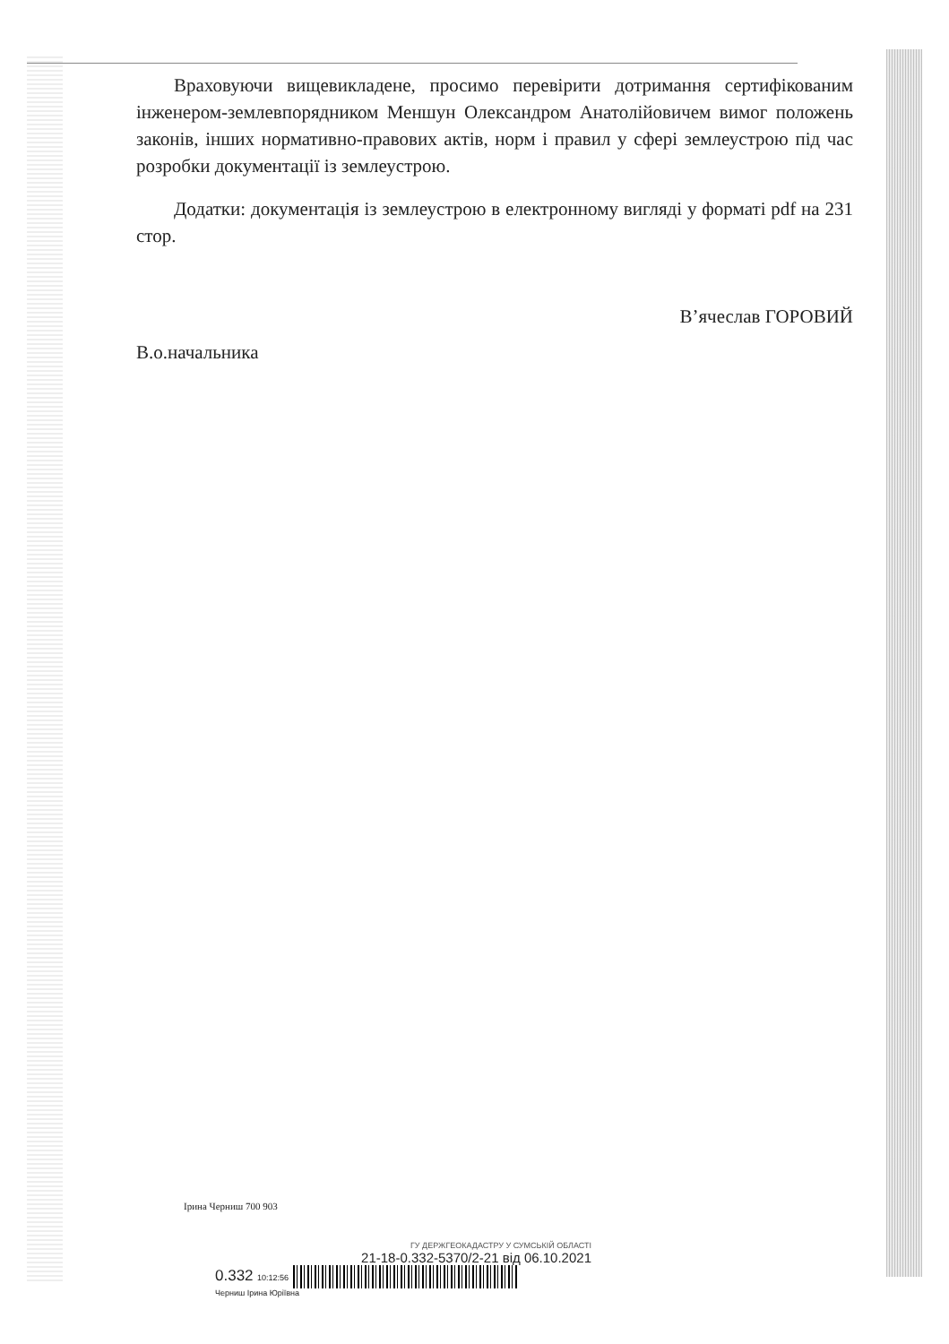Враховуючи вищевикладене, просимо перевірити дотримання сертифікованим інженером-землевпорядником Меншун Олександром Анатолійовичем вимог положень законів, інших нормативно-правових актів, норм і правил у сфері землеустрою під час розробки документації із землеустрою.
Додатки: документація із землеустрою в електронному вигляді у форматі pdf на 231 стор.
В.о.начальника
В’ячеслав ГОРОВИЙ
Ірина Черниш 700 903
ГУ ДЕРЖГЕОКАДАСТРУ У СУМСЬКІЙ ОБЛАСТІ
21-18-0.332-5370/2-21 від 06.10.2021
0.332 10:12:56
Черниш Ірина Юріївна